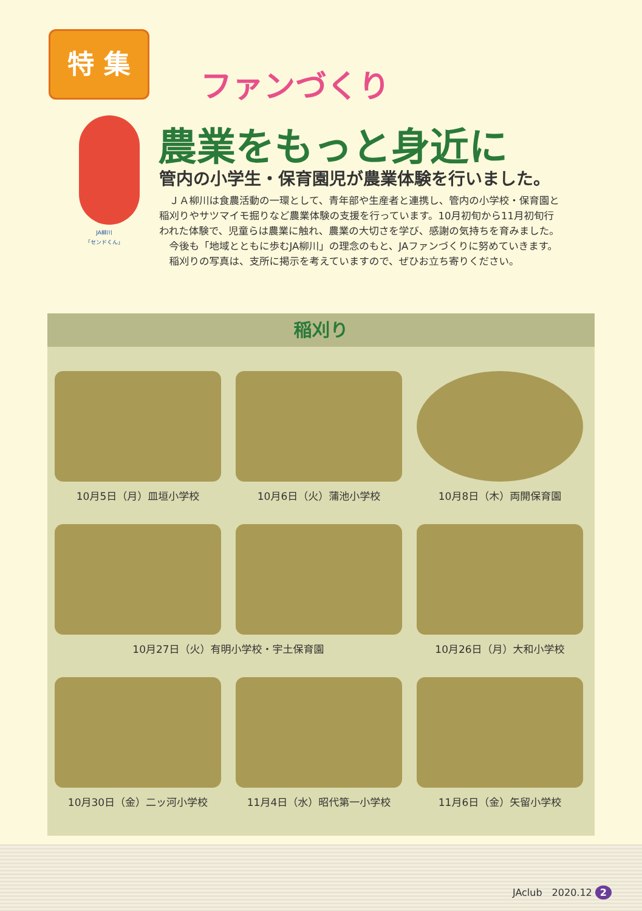特 集
ファンづくり
農業をもっと身近に
管内の小学生・保育園児が農業体験を行いました。
JA柳川
「センドくん」
ＪＡ柳川は食農活動の一環として、青年部や生産者と連携し、管内の小学校・保育園と稲刈りやサツマイモ掘りなど農業体験の支援を行っています。10月初旬から11月初旬行われた体験で、児童らは農業に触れ、農業の大切さを学び、感謝の気持ちを育みました。
今後も「地域とともに歩むJA柳川」の理念のもと、JAファンづくりに努めていきます。
稲刈りの写真は、支所に掲示を考えていますので、ぜひお立ち寄りください。
稲刈り
10月5日（月）皿垣小学校
10月6日（火）蒲池小学校
10月8日（木）両開保育園
10月27日（火）有明小学校・宇土保育園
10月26日（月）大和小学校
10月30日（金）二ッ河小学校
11月4日（水）昭代第一小学校
11月6日（金）矢留小学校
JAclub　2020.12 2